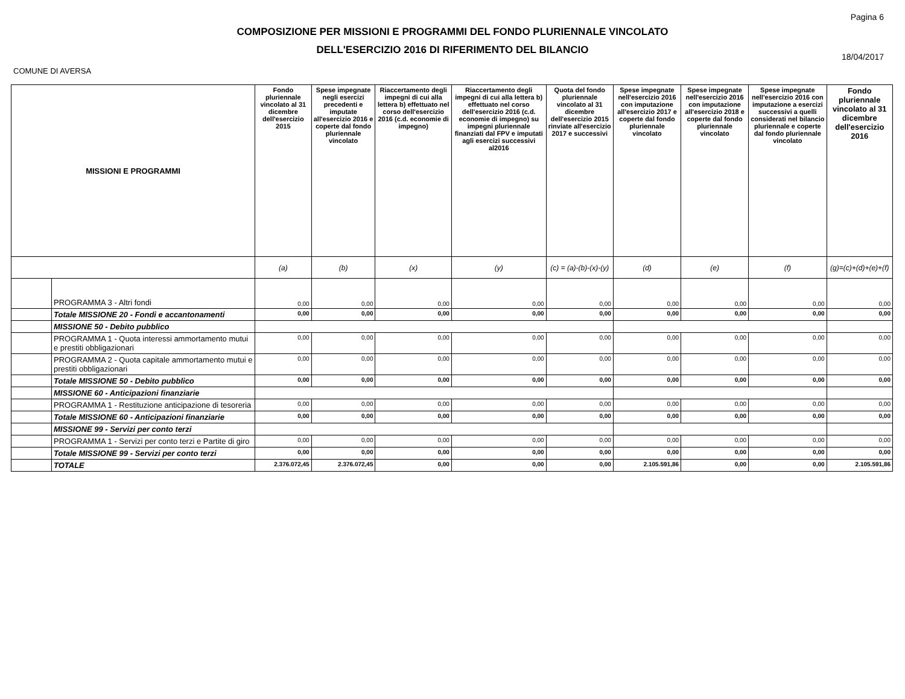COMPOSIZIONE PER MISSIONI E PROGRAMMI DEL FONDO PLURIENNALE VINCOLATO
DELL'ESERCIZIO 2016 DI RIFERIMENTO DEL BILANCIO
Pagina 6
18/04/2017
COMUNE DI AVERSA
| MISSIONI E PROGRAMMI | | Fondo pluriennale vincolato al 31 dicembre dell'esercizio 2015 | Spese impegnate negli esercizi precedenti e imputate all'esercizio 2016 e coperte dal fondo pluriennale vincolato | Riaccertamento degli impegni di cui alla lettera b) effettuato nel corso dell'esercizio 2016 (c.d. economie di impegno) | Riaccertamento degli impegni di cui alla lettera b) effettuato nel corso dell'esercizio 2016 (c.d. economie di impegno) su impegni pluriennale finanziati dal FPV e imputati agli esercizi successivi al2016 | Quota del fondo pluriennale vincolato al 31 dicembre dell'esercizio 2015 rinviate all'esercizio 2017 e successivi | Spese impegnate nell'esercizio 2016 con imputazione all'esercizio 2017 e coperte dal fondo pluriennale vincolato | Spese impegnate nell'esercizio 2016 con imputazione all'esercizio 2018 e coperte dal fondo pluriennale vincolato | Spese impegnate nell'esercizio 2016 con imputazione a esercizi successivi a quelli considerati nel bilancio pluriennale e coperte dal fondo pluriennale vincolato | Fondo pluriennale vincolato al 31 dicembre dell'esercizio 2016 |
| --- | --- | --- | --- | --- | --- | --- | --- | --- | --- | --- |
| | | (a) | (b) | (x) | (y) | (c) = (a)-(b)-(x)-(y) | (d) | (e) | (f) | (g)=(c)+(d)+(e)+(f) |
| | PROGRAMMA 3 - Altri fondi | 0,00 | 0,00 | 0,00 | 0,00 | 0,00 | 0,00 | 0,00 | 0,00 | 0,00 |
| | Totale MISSIONE 20 - Fondi e accantonamenti | 0,00 | 0,00 | 0,00 | 0,00 | 0,00 | 0,00 | 0,00 | 0,00 | 0,00 |
| | MISSIONE 50 - Debito pubblico | | | | | | | | | |
| | PROGRAMMA 1 - Quota interessi ammortamento mutui e prestiti obbligazionari | 0,00 | 0,00 | 0,00 | 0,00 | 0,00 | 0,00 | 0,00 | 0,00 | 0,00 |
| | PROGRAMMA 2 - Quota capitale ammortamento mutui e prestiti obbligazionari | 0,00 | 0,00 | 0,00 | 0,00 | 0,00 | 0,00 | 0,00 | 0,00 | 0,00 |
| | Totale MISSIONE 50 - Debito pubblico | 0,00 | 0,00 | 0,00 | 0,00 | 0,00 | 0,00 | 0,00 | 0,00 | 0,00 |
| | MISSIONE 60 - Anticipazioni finanziarie | | | | | | | | | |
| | PROGRAMMA 1 - Restituzione anticipazione di tesoreria | 0,00 | 0,00 | 0,00 | 0,00 | 0,00 | 0,00 | 0,00 | 0,00 | 0,00 |
| | Totale MISSIONE 60 - Anticipazioni finanziarie | 0,00 | 0,00 | 0,00 | 0,00 | 0,00 | 0,00 | 0,00 | 0,00 | 0,00 |
| | MISSIONE 99 - Servizi per conto terzi | | | | | | | | | |
| | PROGRAMMA 1 - Servizi per conto terzi e Partite di giro | 0,00 | 0,00 | 0,00 | 0,00 | 0,00 | 0,00 | 0,00 | 0,00 | 0,00 |
| | Totale MISSIONE 99 - Servizi per conto terzi | 0,00 | 0,00 | 0,00 | 0,00 | 0,00 | 0,00 | 0,00 | 0,00 | 0,00 |
| | TOTALE | 2.376.072,45 | 2.376.072,45 | 0,00 | 0,00 | 0,00 | 2.105.591,86 | 0,00 | 0,00 | 2.105.591,86 |